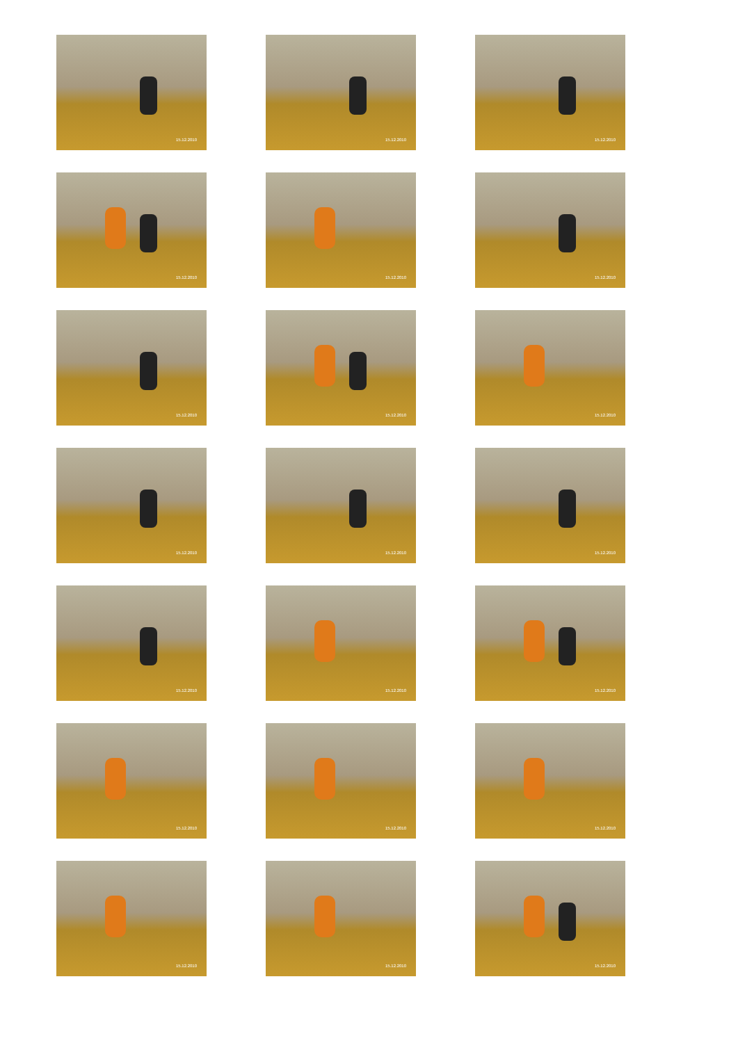15.12.2010
15.12.2010
15.12.2010
15.12.2010
15.12.2010
15.12.2010
15.12.2010
15.12.2010
15.12.2010
15.12.2010
15.12.2010
15.12.2010
15.12.2010
15.12.2010
15.12.2010
15.12.2010
15.12.2010
15.12.2010
15.12.2010
15.12.2010
15.12.2010